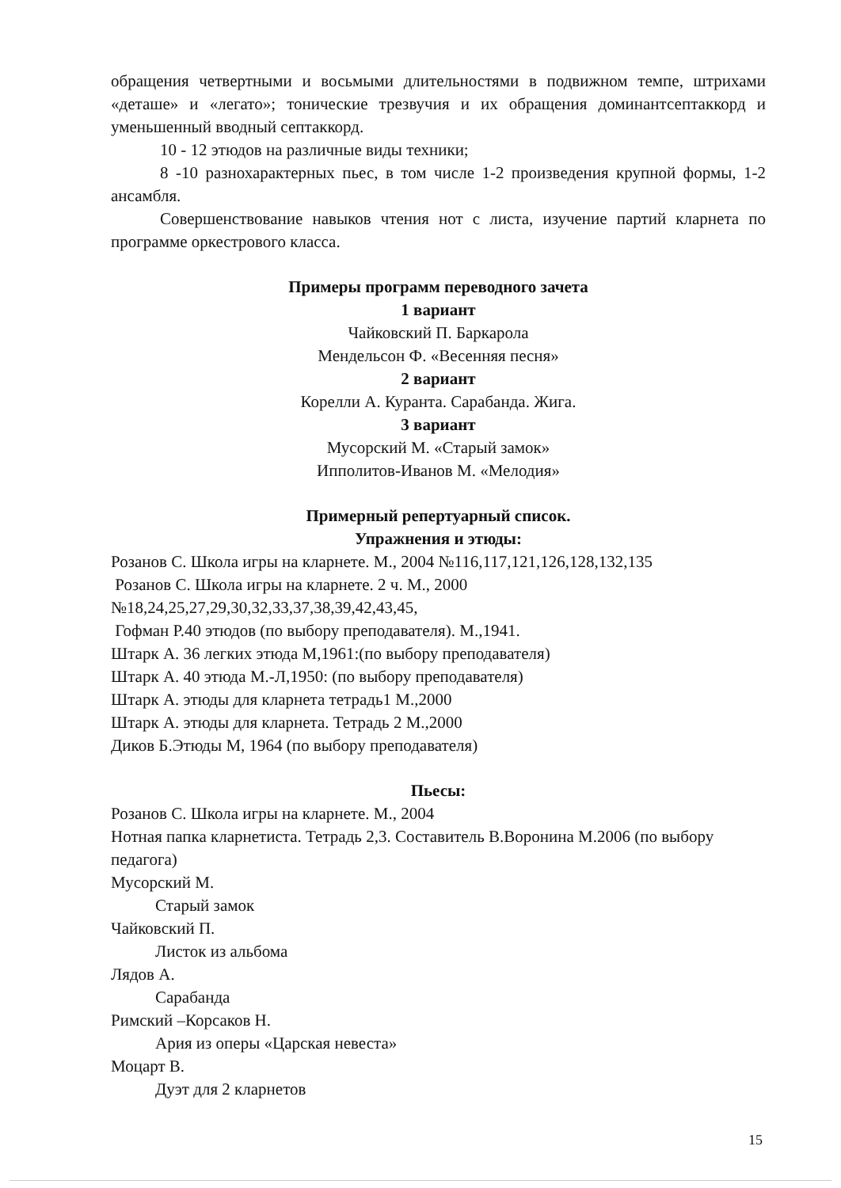обращения четвертными и восьмыми длительностями в подвижном темпе, штрихами «деташе» и «легато»; тонические трезвучия и их обращения доминантсептаккорд и уменьшенный вводный септаккорд.
10 - 12 этюдов на различные виды техники;
8 -10 разнохарактерных пьес, в том числе 1-2 произведения крупной формы, 1-2 ансамбля.
Совершенствование навыков чтения нот с листа, изучение партий кларнета по программе оркестрового класса.
Примеры программ переводного зачета
1 вариант
Чайковский П. Баркарола
Мендельсон Ф. «Весенняя песня»
2 вариант
Корелли А. Куранта. Сарабанда. Жига.
3 вариант
Мусорский М. «Старый замок»
Ипполитов-Иванов М. «Мелодия»
Примерный репертуарный список.
Упражнения и этюды:
Розанов С. Школа игры на кларнете. М., 2004 №116,117,121,126,128,132,135
Розанов С. Школа игры на кларнете. 2 ч. М., 2000
№18,24,25,27,29,30,32,33,37,38,39,42,43,45,
Гофман Р.40 этюдов (по выбору преподавателя). М.,1941.
Штарк А. 36 легких этюда М,1961:(по выбору преподавателя)
Штарк А. 40 этюда М.-Л,1950: (по выбору преподавателя)
Штарк А. этюды для кларнета тетрадь1 М.,2000
Штарк А. этюды для кларнета. Тетрадь 2 М.,2000
Диков Б.Этюды М, 1964 (по выбору преподавателя)
Пьесы:
Розанов С. Школа игры на кларнете. М., 2004
Нотная папка кларнетиста. Тетрадь 2,3. Составитель В.Воронина М.2006 (по выбору педагога)
Мусорский М.
Старый замок
Чайковский П.
Листок из альбома
Лядов А.
Сарабанда
Римский –Корсаков Н.
Ария из оперы «Царская невеста»
Моцарт В.
Дуэт для 2 кларнетов
15